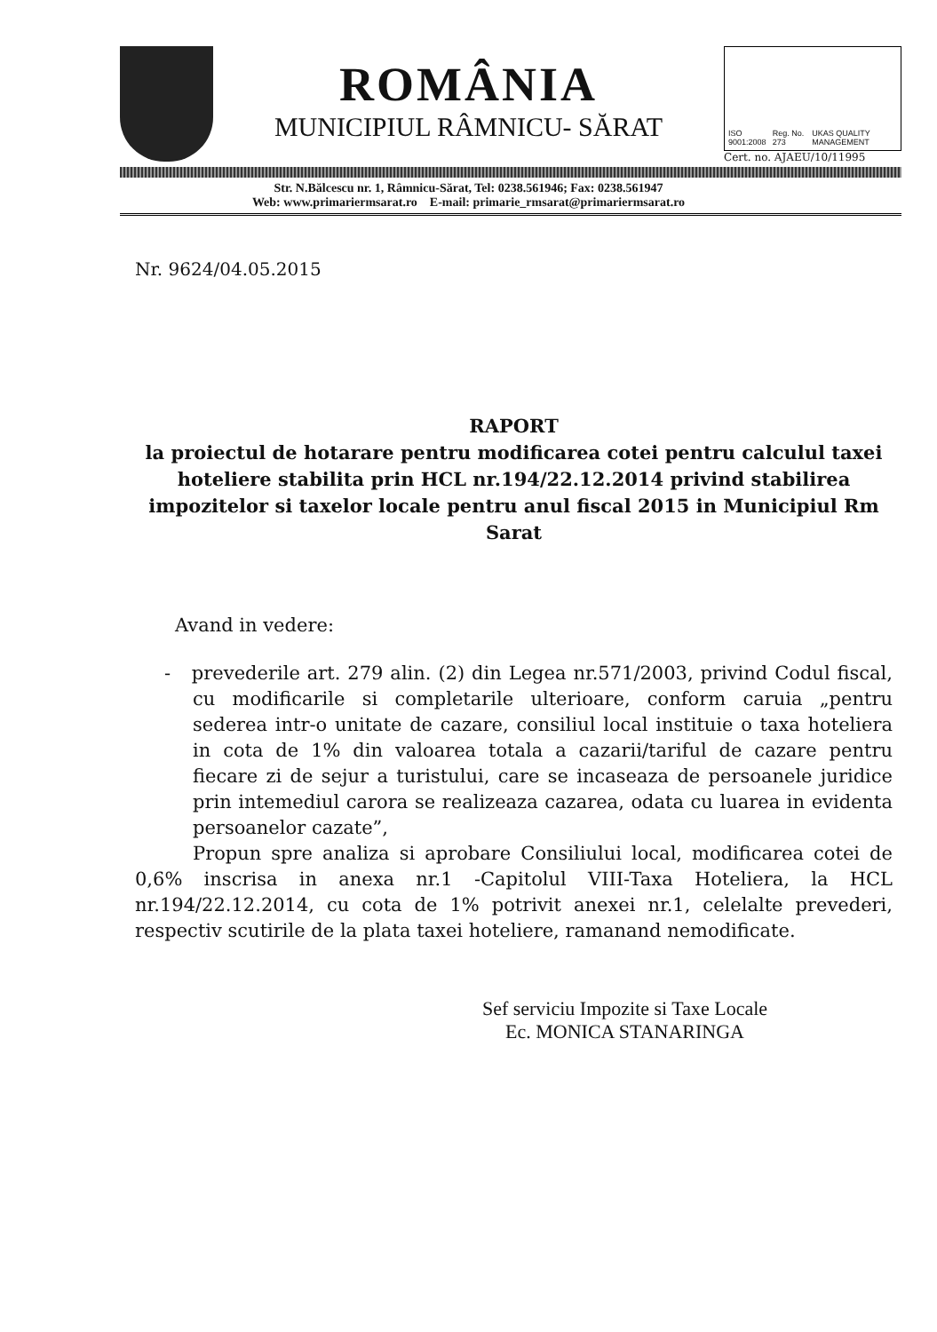ROMÂNIA
MUNICIPIUL RÂMNICU- SĂRAT
ISO 9001:2008 Reg. No. 273 UKAS QUALITY MANAGEMENT
Cert. no. AJAEU/10/11995
Str. N.Bălcescu nr. 1, Râmnicu-Sărat, Tel: 0238.561946; Fax: 0238.561947
Web: www.primariermsarat.ro E-mail: primarie_rmsarat@primariermsarat.ro
Nr. 9624/04.05.2015
RAPORT
la proiectul de hotarare pentru modificarea cotei pentru calculul taxei hoteliere stabilita prin HCL nr.194/22.12.2014 privind stabilirea impozitelor si taxelor locale pentru anul fiscal 2015 in Municipiul Rm Sarat
Avand in vedere:
- prevederile art. 279 alin. (2) din Legea nr.571/2003, privind Codul fiscal, cu modificarile si completarile ulterioare, conform caruia „pentru sederea intr-o unitate de cazare, consiliul local instituie o taxa hoteliera in cota de 1% din valoarea totala a cazarii/tariful de cazare pentru fiecare zi de sejur a turistului, care se incaseaza de persoanele juridice prin intemediul carora se realizeaza cazarea, odata cu luarea in evidenta persoanelor cazate”,
Propun spre analiza si aprobare Consiliului local, modificarea cotei de 0,6% inscrisa in anexa nr.1 -Capitolul VIII-Taxa Hoteliera, la HCL nr.194/22.12.2014, cu cota de 1% potrivit anexei nr.1, celelalte prevederi, respectiv scutirile de la plata taxei hoteliere, ramanand nemodificate.
Sef serviciu Impozite si Taxe Locale
Ec. MONICA STANARINGA